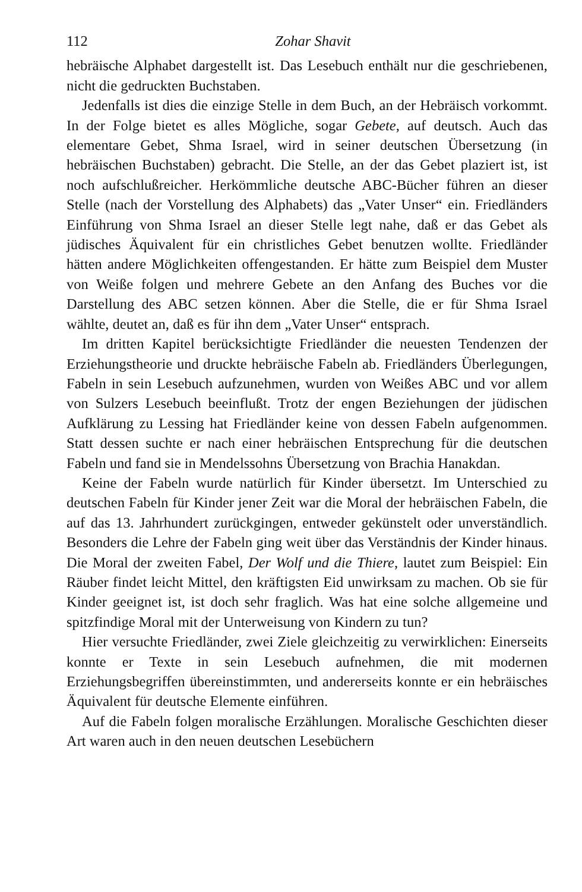112 Zohar Shavit
hebräische Alphabet dargestellt ist. Das Lesebuch enthält nur die geschriebenen, nicht die gedruckten Buchstaben.
Jedenfalls ist dies die einzige Stelle in dem Buch, an der Hebräisch vorkommt. In der Folge bietet es alles Mögliche, sogar Gebete, auf deutsch. Auch das elementare Gebet, Shma Israel, wird in seiner deutschen Übersetzung (in hebräischen Buchstaben) gebracht. Die Stelle, an der das Gebet plaziert ist, ist noch aufschlußreicher. Herkömmliche deutsche ABC-Bücher führen an dieser Stelle (nach der Vorstellung des Alphabets) das „Vater Unser“ ein. Friedländers Einführung von Shma Israel an dieser Stelle legt nahe, daß er das Gebet als jüdisches Äquivalent für ein christliches Gebet benutzen wollte. Friedländer hätten andere Möglichkeiten offengestanden. Er hätte zum Beispiel dem Muster von Weiße folgen und mehrere Gebete an den Anfang des Buches vor die Darstellung des ABC setzen können. Aber die Stelle, die er für Shma Israel wählte, deutet an, daß es für ihn dem „Vater Unser“ entsprach.
Im dritten Kapitel berücksichtigte Friedländer die neuesten Tendenzen der Erziehungstheorie und druckte hebräische Fabeln ab. Friedländers Überlegungen, Fabeln in sein Lesebuch aufzunehmen, wurden von Weißes ABC und vor allem von Sulzers Lesebuch beeinflußt. Trotz der engen Beziehungen der jüdischen Aufklärung zu Lessing hat Friedländer keine von dessen Fabeln aufgenommen. Statt dessen suchte er nach einer hebräischen Entsprechung für die deutschen Fabeln und fand sie in Mendelssohns Übersetzung von Brachia Hanakdan.
Keine der Fabeln wurde natürlich für Kinder übersetzt. Im Unterschied zu deutschen Fabeln für Kinder jener Zeit war die Moral der hebräischen Fabeln, die auf das 13. Jahrhundert zurückgingen, entweder gekünstelt oder unverständlich. Besonders die Lehre der Fabeln ging weit über das Verständnis der Kinder hinaus. Die Moral der zweiten Fabel, Der Wolf und die Thiere, lautet zum Beispiel: Ein Räuber findet leicht Mittel, den kräftigsten Eid unwirksam zu machen. Ob sie für Kinder geeignet ist, ist doch sehr fraglich. Was hat eine solche allgemeine und spitzfindige Moral mit der Unterweisung von Kindern zu tun?
Hier versuchte Friedländer, zwei Ziele gleichzeitig zu verwirklichen: Einerseits konnte er Texte in sein Lesebuch aufnehmen, die mit modernen Erziehungsbegriffen übereinstimmten, und andererseits konnte er ein hebräisches Äquivalent für deutsche Elemente einführen.
Auf die Fabeln folgen moralische Erzählungen. Moralische Geschichten dieser Art waren auch in den neuen deutschen Lesebüchern